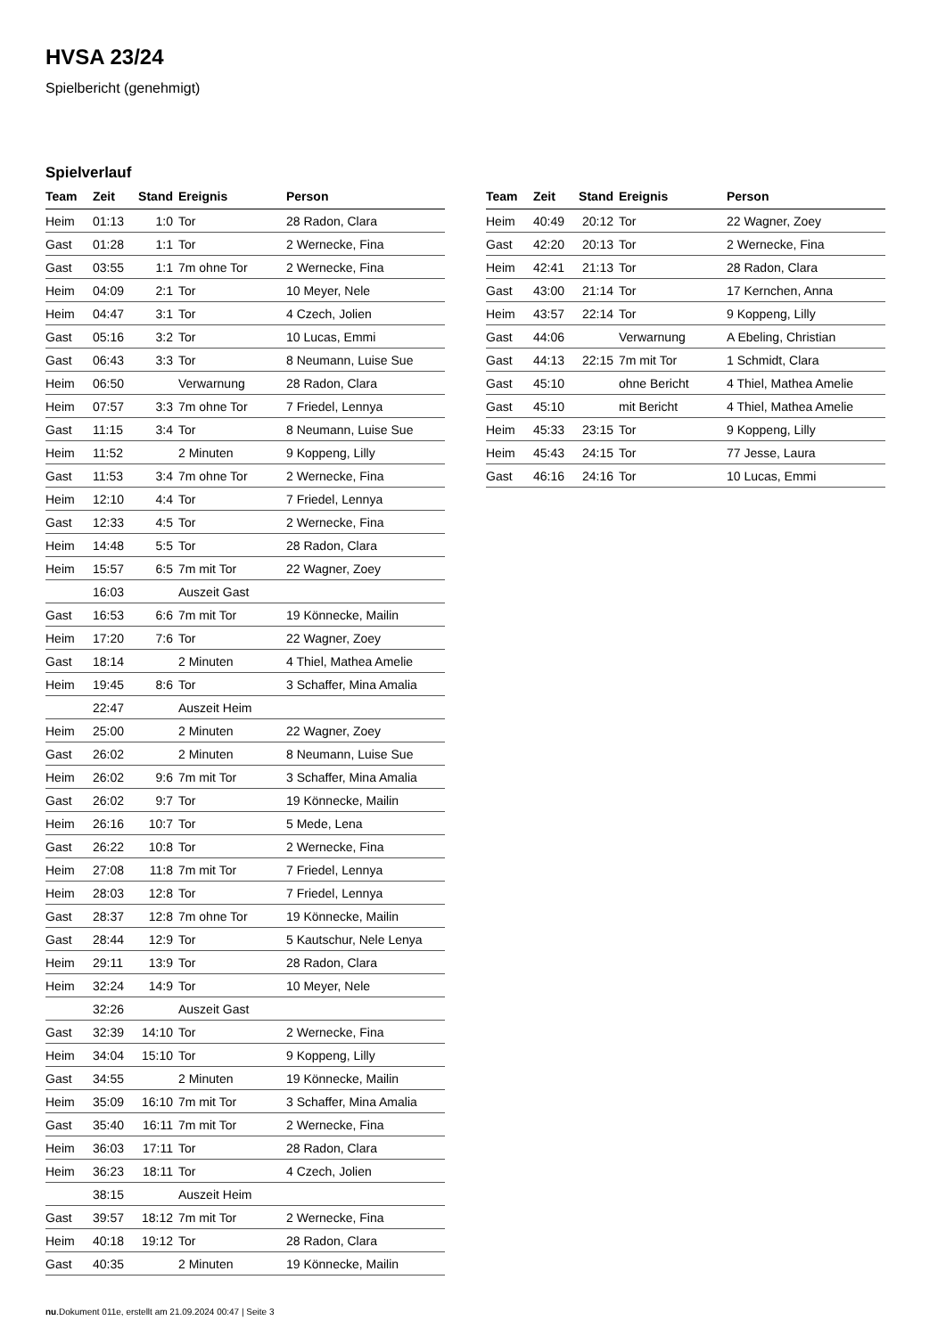HVSA 23/24
Spielbericht (genehmigt)
Spielverlauf
| Team | Zeit | Stand | Ereignis | Person |
| --- | --- | --- | --- | --- |
| Heim | 01:13 | 1:0 | Tor | 28 Radon, Clara |
| Gast | 01:28 | 1:1 | Tor | 2 Wernecke, Fina |
| Gast | 03:55 | 1:1 | 7m ohne Tor | 2 Wernecke, Fina |
| Heim | 04:09 | 2:1 | Tor | 10 Meyer, Nele |
| Heim | 04:47 | 3:1 | Tor | 4 Czech, Jolien |
| Gast | 05:16 | 3:2 | Tor | 10 Lucas, Emmi |
| Gast | 06:43 | 3:3 | Tor | 8 Neumann, Luise Sue |
| Heim | 06:50 | | Verwarnung | 28 Radon, Clara |
| Heim | 07:57 | 3:3 | 7m ohne Tor | 7 Friedel, Lennya |
| Gast | 11:15 | 3:4 | Tor | 8 Neumann, Luise Sue |
| Heim | 11:52 | | 2 Minuten | 9 Koppeng, Lilly |
| Gast | 11:53 | 3:4 | 7m ohne Tor | 2 Wernecke, Fina |
| Heim | 12:10 | 4:4 | Tor | 7 Friedel, Lennya |
| Gast | 12:33 | 4:5 | Tor | 2 Wernecke, Fina |
| Heim | 14:48 | 5:5 | Tor | 28 Radon, Clara |
| Heim | 15:57 | 6:5 | 7m mit Tor | 22 Wagner, Zoey |
| | 16:03 | | Auszeit Gast | |
| Gast | 16:53 | 6:6 | 7m mit Tor | 19 Könnecke, Mailin |
| Heim | 17:20 | 7:6 | Tor | 22 Wagner, Zoey |
| Gast | 18:14 | | 2 Minuten | 4 Thiel, Mathea Amelie |
| Heim | 19:45 | 8:6 | Tor | 3 Schaffer, Mina Amalia |
| | 22:47 | | Auszeit Heim | |
| Heim | 25:00 | | 2 Minuten | 22 Wagner, Zoey |
| Gast | 26:02 | | 2 Minuten | 8 Neumann, Luise Sue |
| Heim | 26:02 | 9:6 | 7m mit Tor | 3 Schaffer, Mina Amalia |
| Gast | 26:02 | 9:7 | Tor | 19 Könnecke, Mailin |
| Heim | 26:16 | 10:7 | Tor | 5 Mede, Lena |
| Gast | 26:22 | 10:8 | Tor | 2 Wernecke, Fina |
| Heim | 27:08 | 11:8 | 7m mit Tor | 7 Friedel, Lennya |
| Heim | 28:03 | 12:8 | Tor | 7 Friedel, Lennya |
| Gast | 28:37 | 12:8 | 7m ohne Tor | 19 Könnecke, Mailin |
| Gast | 28:44 | 12:9 | Tor | 5 Kautschur, Nele Lenya |
| Heim | 29:11 | 13:9 | Tor | 28 Radon, Clara |
| Heim | 32:24 | 14:9 | Tor | 10 Meyer, Nele |
| | 32:26 | | Auszeit Gast | |
| Gast | 32:39 | 14:10 | Tor | 2 Wernecke, Fina |
| Heim | 34:04 | 15:10 | Tor | 9 Koppeng, Lilly |
| Gast | 34:55 | | 2 Minuten | 19 Könnecke, Mailin |
| Heim | 35:09 | 16:10 | 7m mit Tor | 3 Schaffer, Mina Amalia |
| Gast | 35:40 | 16:11 | 7m mit Tor | 2 Wernecke, Fina |
| Heim | 36:03 | 17:11 | Tor | 28 Radon, Clara |
| Heim | 36:23 | 18:11 | Tor | 4 Czech, Jolien |
| | 38:15 | | Auszeit Heim | |
| Gast | 39:57 | 18:12 | 7m mit Tor | 2 Wernecke, Fina |
| Heim | 40:18 | 19:12 | Tor | 28 Radon, Clara |
| Gast | 40:35 | | 2 Minuten | 19 Könnecke, Mailin |
| Team | Zeit | Stand | Ereignis | Person |
| --- | --- | --- | --- | --- |
| Heim | 40:49 | 20:12 | Tor | 22 Wagner, Zoey |
| Gast | 42:20 | 20:13 | Tor | 2 Wernecke, Fina |
| Heim | 42:41 | 21:13 | Tor | 28 Radon, Clara |
| Gast | 43:00 | 21:14 | Tor | 17 Kernchen, Anna |
| Heim | 43:57 | 22:14 | Tor | 9 Koppeng, Lilly |
| Gast | 44:06 | | Verwarnung | A Ebeling, Christian |
| Gast | 44:13 | 22:15 | 7m mit Tor | 1 Schmidt, Clara |
| Gast | 45:10 | | ohne Bericht | 4 Thiel, Mathea Amelie |
| Gast | 45:10 | | mit Bericht | 4 Thiel, Mathea Amelie |
| Heim | 45:33 | 23:15 | Tor | 9 Koppeng, Lilly |
| Heim | 45:43 | 24:15 | Tor | 77 Jesse, Laura |
| Gast | 46:16 | 24:16 | Tor | 10 Lucas, Emmi |
nu.Dokument 011e, erstellt am 21.09.2024 00:47 | Seite 3